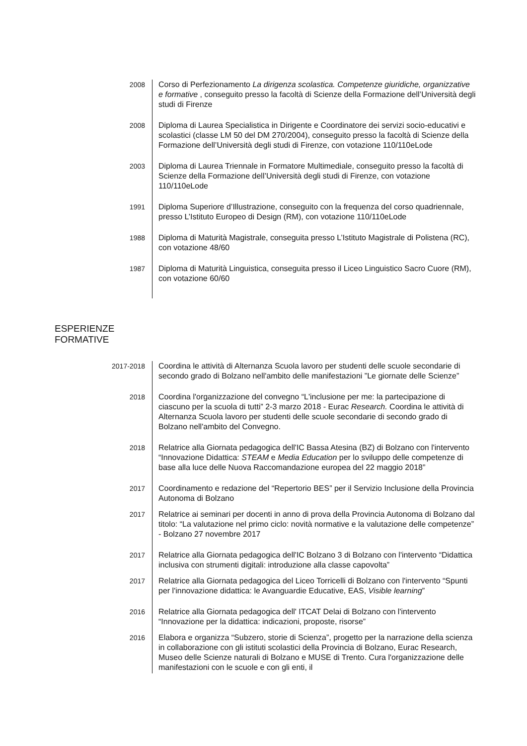2008
Corso di Perfezionamento La dirigenza scolastica. Competenze giuridiche, organizzative e formative , conseguito presso la facoltà di Scienze della Formazione dell’Università degli studi di Firenze
2008
Diploma di Laurea Specialistica in Dirigente e Coordinatore dei servizi socio-educativi e scolastici (classe LM 50 del DM 270/2004), conseguito presso la facoltà di Scienze della Formazione dell’Università degli studi di Firenze, con votazione 110/110eLode
2003
Diploma di Laurea Triennale in Formatore Multimediale, conseguito presso la facoltà di Scienze della Formazione dell’Università degli studi di Firenze, con votazione 110/110eLode
1991
Diploma Superiore d’Illustrazione, conseguito con la frequenza del corso quadriennale, presso L’Istituto Europeo di Design (RM), con votazione 110/110eLode
1988
Diploma di Maturità Magistrale, conseguita presso L’Istituto Magistrale di Polistena (RC), con votazione 48/60
1987
Diploma di Maturità Linguistica, conseguita presso il Liceo Linguistico Sacro Cuore (RM), con votazione 60/60
ESPERIENZE
FORMATIVE
2017-2018
Coordina le attività di Alternanza Scuola lavoro per studenti delle scuole secondarie di secondo grado di Bolzano nell'ambito delle manifestazioni ”Le giornate delle Scienze”
2018
Coordina l'organizzazione del convegno “L'inclusione per me: la partecipazione di ciascuno per la scuola di tutti” 2-3 marzo 2018 - Eurac Research. Coordina le attività di Alternanza Scuola lavoro per studenti delle scuole secondarie di secondo grado di Bolzano nell'ambito del Convegno.
2018
Relatrice alla Giornata pedagogica dell'IC Bassa Atesina (BZ) di Bolzano con l'intervento “Innovazione Didattica: STEAM e Media Education per lo sviluppo delle competenze di base alla luce delle Nuova Raccomandazione europea del 22 maggio 2018”
2017
Coordinamento e redazione del “Repertorio BES” per il Servizio Inclusione della Provincia Autonoma di Bolzano
2017
Relatrice ai seminari per docenti in anno di prova della Provincia Autonoma di Bolzano dal titolo: “La valutazione nel primo ciclo: novità normative e la valutazione delle competenze” - Bolzano 27 novembre 2017
2017
Relatrice alla Giornata pedagogica dell'IC Bolzano 3 di Bolzano con l'intervento “Didattica inclusiva con strumenti digitali: introduzione alla classe capovolta”
2017
Relatrice alla Giornata pedagogica del Liceo Torricelli di Bolzano con l'intervento “Spunti per l'innovazione didattica: le Avanguardie Educative, EAS, Visible learning”
2016
Relatrice alla Giornata pedagogica dell' ITCAT Delai di Bolzano con l'intervento “Innovazione per la didattica: indicazioni, proposte, risorse”
2016
Elabora e organizza “Subzero, storie di Scienza”, progetto per la narrazione della scienza in collaborazione con gli istituti scolastici della Provincia di Bolzano, Eurac Research, Museo delle Scienze naturali di Bolzano e MUSE di Trento. Cura l'organizzazione delle manifestazioni con le scuole e con gli enti, il